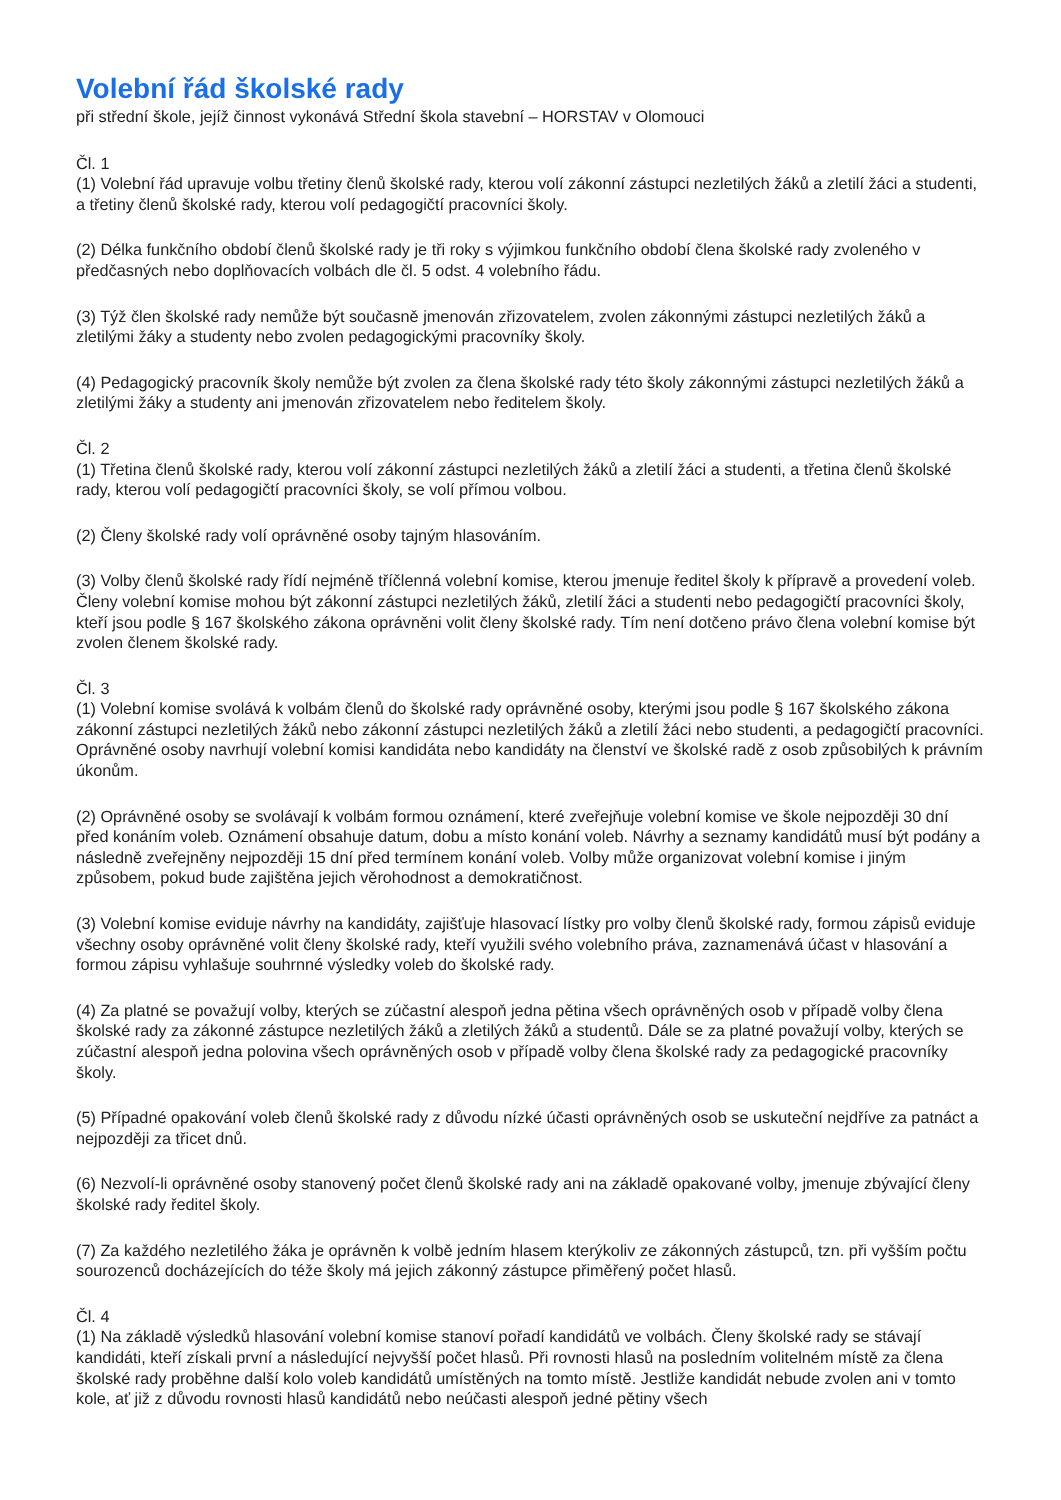Volební řád školské rady
při střední škole, jejíž činnost vykonává Střední škola stavební – HORSTAV v Olomouci
Čl. 1
(1) Volební řád upravuje volbu třetiny členů školské rady, kterou volí zákonní zástupci nezletilých žáků a zletilí žáci a studenti, a třetiny členů školské rady, kterou volí pedagogičtí pracovníci školy.
(2) Délka funkčního období členů školské rady je tři roky s výjimkou funkčního období člena školské rady zvoleného v předčasných nebo doplňovacích volbách dle čl. 5 odst. 4 volebního řádu.
(3) Týž člen školské rady nemůže být současně jmenován zřizovatelem, zvolen zákonnými zástupci nezletilých žáků a zletilými žáky a studenty nebo zvolen pedagogickými pracovníky školy.
(4) Pedagogický pracovník školy nemůže být zvolen za člena školské rady této školy zákonnými zástupci nezletilých žáků a zletilými žáky a studenty ani jmenován zřizovatelem nebo ředitelem školy.
Čl. 2
(1) Třetina členů školské rady, kterou volí zákonní zástupci nezletilých žáků a zletilí žáci a studenti, a třetina členů školské rady, kterou volí pedagogičtí pracovníci školy, se volí přímou volbou.
(2) Členy školské rady volí oprávněné osoby tajným hlasováním.
(3) Volby členů školské rady řídí nejméně tříčlenná volební komise, kterou jmenuje ředitel školy k přípravě a provedení voleb. Členy volební komise mohou být zákonní zástupci nezletilých žáků, zletilí žáci a studenti nebo pedagogičtí pracovníci školy, kteří jsou podle § 167 školského zákona oprávněni volit členy školské rady. Tím není dotčeno právo člena volební komise být zvolen členem školské rady.
Čl. 3
(1) Volební komise svolává k volbám členů do školské rady oprávněné osoby, kterými jsou podle § 167 školského zákona zákonní zástupci nezletilých žáků nebo zákonní zástupci nezletilých žáků a zletilí žáci nebo studenti, a pedagogičtí pracovníci. Oprávněné osoby navrhují volební komisi kandidáta nebo kandidáty na členství ve školské radě z osob způsobilých k právním úkonům.
(2) Oprávněné osoby se svolávají k volbám formou oznámení, které zveřejňuje volební komise ve škole nejpozději 30 dní před konáním voleb. Oznámení obsahuje datum, dobu a místo konání voleb. Návrhy a seznamy kandidátů musí být podány a následně zveřejněny nejpozději 15 dní před termínem konání voleb. Volby může organizovat volební komise i jiným způsobem, pokud bude zajištěna jejich věrohodnost a demokratičnost.
(3) Volební komise eviduje návrhy na kandidáty, zajišťuje hlasovací lístky pro volby členů školské rady, formou zápisů eviduje všechny osoby oprávněné volit členy školské rady, kteří využili svého volebního práva, zaznamenává účast v hlasování a formou zápisu vyhlašuje souhrnné výsledky voleb do školské rady.
(4) Za platné se považují volby, kterých se zúčastní alespoň jedna pětina všech oprávněných osob v případě volby člena školské rady za zákonné zástupce nezletilých žáků a zletilých žáků a studentů. Dále se za platné považují volby, kterých se zúčastní alespoň jedna polovina všech oprávněných osob v případě volby člena školské rady za pedagogické pracovníky školy.
(5) Případné opakování voleb členů školské rady z důvodu nízké účasti oprávněných osob se uskuteční nejdříve za patnáct a nejpozději za třicet dnů.
(6) Nezvolí-li oprávněné osoby stanovený počet členů školské rady ani na základě opakované volby, jmenuje zbývající členy školské rady ředitel školy.
(7) Za každého nezletilého žáka je oprávněn k volbě jedním hlasem kterýkoliv ze zákonných zástupců, tzn. při vyšším počtu sourozenců docházejících do téže školy má jejich zákonný zástupce přiměřený počet hlasů.
Čl. 4
(1) Na základě výsledků hlasování volební komise stanoví pořadí kandidátů ve volbách. Členy školské rady se stávají kandidáti, kteří získali první a následující nejvyšší počet hlasů. Při rovnosti hlasů na posledním volitelném místě za člena školské rady proběhne další kolo voleb kandidátů umístěných na tomto místě. Jestliže kandidát nebude zvolen ani v tomto kole, ať již z důvodu rovnosti hlasů kandidátů nebo neúčasti alespoň jedné pětiny všech